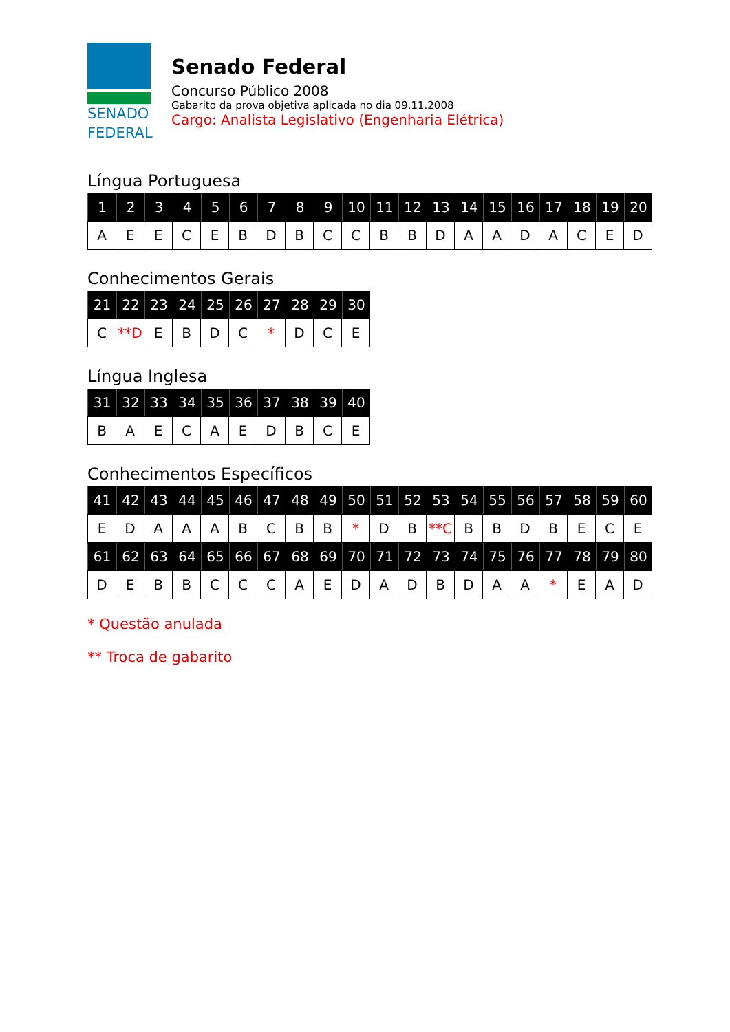SENADO
FEDERAL
Senado Federal
Concurso Público 2008
Gabarito da prova objetiva aplicada no dia 09.11.2008
Cargo: Analista Legislativo (Engenharia Elétrica)
Língua Portuguesa
| 1 | 2 | 3 | 4 | 5 | 6 | 7 | 8 | 9 | 10 | 11 | 12 | 13 | 14 | 15 | 16 | 17 | 18 | 19 | 20 |
| --- | --- | --- | --- | --- | --- | --- | --- | --- | --- | --- | --- | --- | --- | --- | --- | --- | --- | --- | --- |
| A | E | E | C | E | B | D | B | C | C | B | B | D | A | A | D | A | C | E | D |
Conhecimentos Gerais
| 21 | 22 | 23 | 24 | 25 | 26 | 27 | 28 | 29 | 30 |
| --- | --- | --- | --- | --- | --- | --- | --- | --- | --- |
| C | **D | E | B | D | C | * | D | C | E |
Língua Inglesa
| 31 | 32 | 33 | 34 | 35 | 36 | 37 | 38 | 39 | 40 |
| --- | --- | --- | --- | --- | --- | --- | --- | --- | --- |
| B | A | E | C | A | E | D | B | C | E |
Conhecimentos Específicos
| 41 | 42 | 43 | 44 | 45 | 46 | 47 | 48 | 49 | 50 | 51 | 52 | 53 | 54 | 55 | 56 | 57 | 58 | 59 | 60 |
| --- | --- | --- | --- | --- | --- | --- | --- | --- | --- | --- | --- | --- | --- | --- | --- | --- | --- | --- | --- |
| E | D | A | A | A | B | C | B | B | * | D | B | **C | B | B | D | B | E | C | E |
| 61 | 62 | 63 | 64 | 65 | 66 | 67 | 68 | 69 | 70 | 71 | 72 | 73 | 74 | 75 | 76 | 77 | 78 | 79 | 80 |
| D | E | B | B | C | C | C | A | E | D | A | D | B | D | A | A | * | E | A | D |
* Questão anulada
** Troca de gabarito